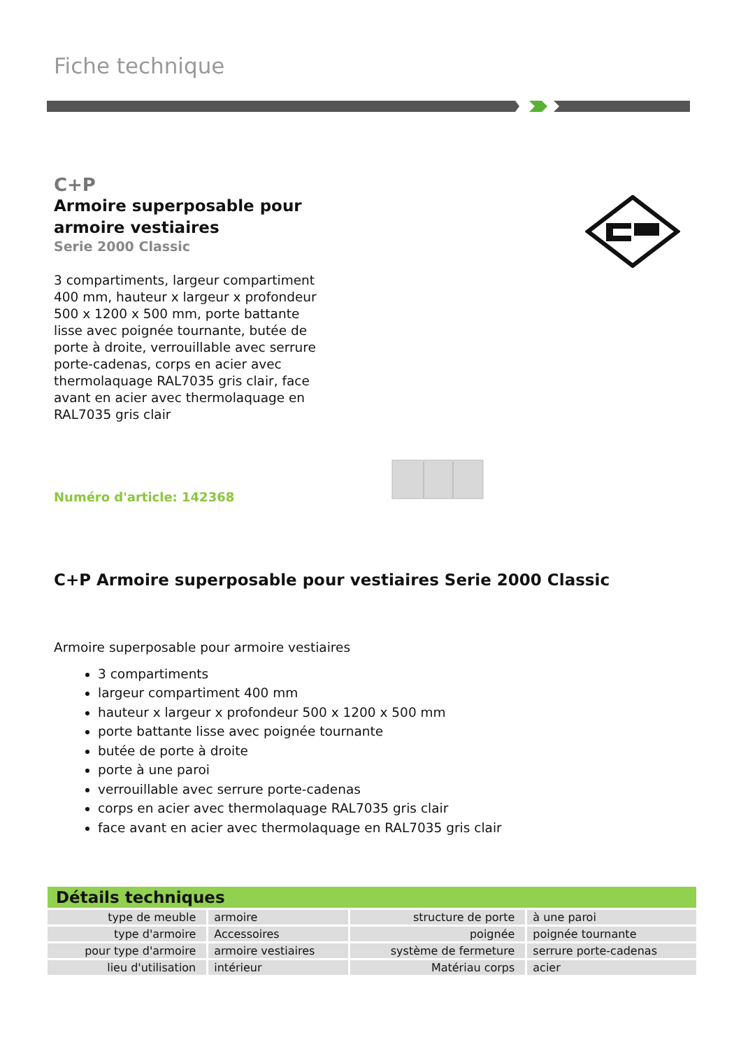Fiche technique
C+P
Armoire superposable pour
armoire vestiaires
Serie 2000 Classic
3 compartiments, largeur compartiment 400 mm, hauteur x largeur x profondeur 500 x 1200 x 500 mm, porte battante lisse avec poignée tournante, butée de porte à droite, verrouillable avec serrure porte-cadenas, corps en acier avec thermolaquage RAL7035 gris clair, face avant en acier avec thermolaquage en RAL7035 gris clair
Numéro d'article: 142368
C+P Armoire superposable pour vestiaires Serie 2000 Classic
Armoire superposable pour armoire vestiaires
3 compartiments
largeur compartiment 400 mm
hauteur x largeur x profondeur 500 x 1200 x 500 mm
porte battante lisse avec poignée tournante
butée de porte à droite
porte à une paroi
verrouillable avec serrure porte-cadenas
corps en acier avec thermolaquage RAL7035 gris clair
face avant en acier avec thermolaquage en RAL7035 gris clair
| Détails techniques | | | |
| --- | --- | --- | --- |
| type de meuble | armoire | structure de porte | à une paroi |
| type d'armoire | Accessoires | poignée | poignée tournante |
| pour type d'armoire | armoire vestiaires | système de fermeture | serrure porte-cadenas |
| lieu d'utilisation | intérieur | Matériau corps | acier |